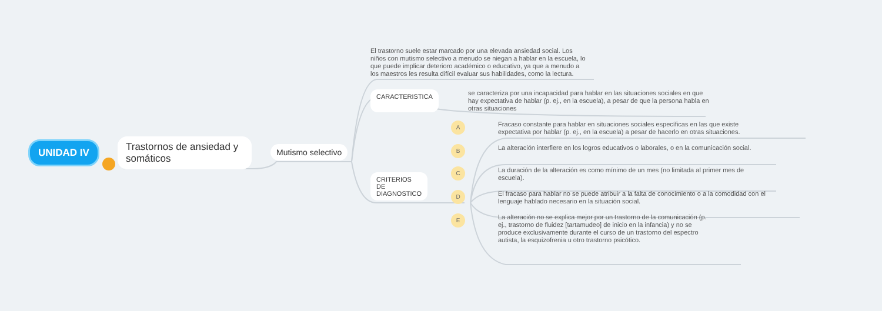UNIDAD IV
Trastornos de ansiedad y somáticos
Mutismo selectivo
El trastorno suele estar marcado por una elevada ansiedad social. Los niños con mutismo selectivo a menudo se niegan a hablar en la escuela, lo que puede implicar deterioro académico o educativo, ya que a menudo a los maestros les resulta difícil evaluar sus habilidades, como la lectura.
CARACTERISTICA
se caracteriza por una incapacidad para hablar en las situaciones sociales en que hay expectativa de hablar (p. ej., en la escuela), a pesar de que la persona habla en otras situaciones
CRITERIOS DE DIAGNOSTICO
A
Fracaso constante para hablar en situaciones sociales específicas en las que existe expectativa por hablar (p. ej., en la escuela) a pesar de hacerlo en otras situaciones.
B
La alteración interfiere en los logros educativos o laborales, o en la comunicación social.
C
La duración de la alteración es como mínimo de un mes (no limitada al primer mes de escuela).
D
El fracaso para hablar no se puede atribuir a la falta de conocimiento o a la comodidad con el lenguaje hablado necesario en la situación social.
E
La alteración no se explica mejor por un trastorno de la comunicación (p. ej., trastorno de fluidez [tartamudeo] de inicio en la infancia) y no se produce exclusivamente durante el curso de un trastorno del espectro autista, la esquizofrenia u otro trastorno psicótico.